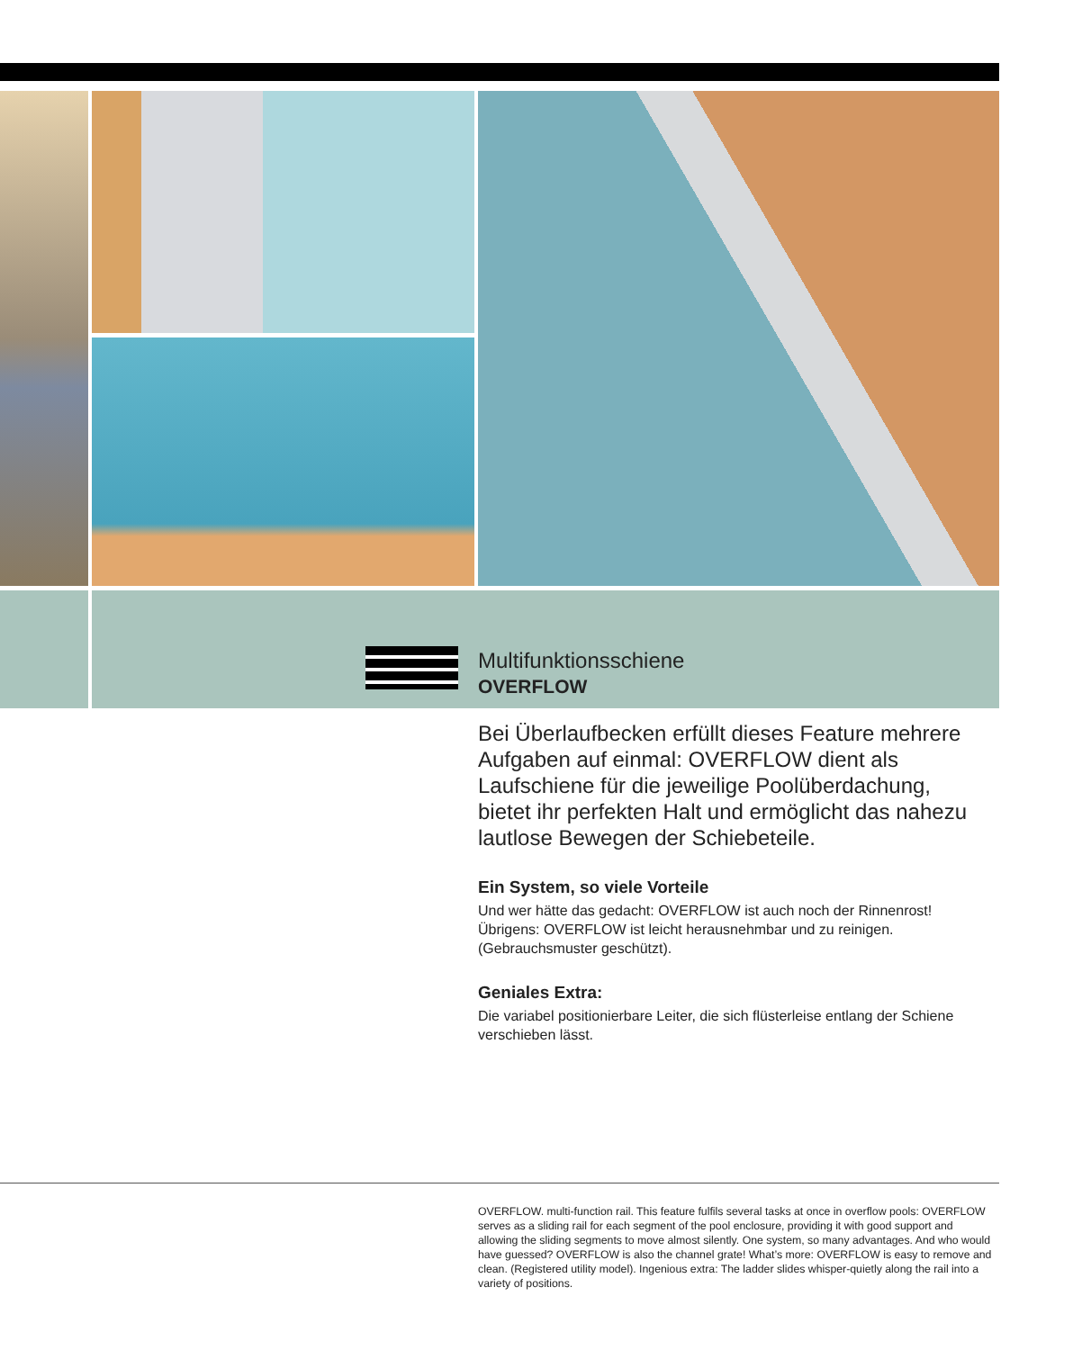Multifunktionsschiene
OVERFLOW
Bei Überlaufbecken erfüllt dieses Feature mehrere Aufgaben auf einmal: OVERFLOW dient als Laufschiene für die jeweilige Poolüberdachung, bietet ihr perfekten Halt und ermöglicht das nahezu lautlose Bewegen der Schiebeteile.
Ein System, so viele Vorteile
Und wer hätte das gedacht: OVERFLOW ist auch noch der Rinnenrost! Übrigens: OVERFLOW ist leicht herausnehmbar und zu reinigen. (Gebrauchsmuster geschützt).
Geniales Extra:
Die variabel positionierbare Leiter, die sich flüsterleise entlang der Schiene verschieben lässt.
OVERFLOW. multi-function rail. This feature fulfils several tasks at once in overflow pools: OVERFLOW serves as a sliding rail for each segment of the pool enclosure, providing it with good support and allowing the sliding segments to move almost silently. One system, so many advantages. And who would have guessed? OVERFLOW is also the channel grate! What’s more: OVERFLOW is easy to remove and clean. (Registered utility model). Ingenious extra: The ladder slides whisper-quietly along the rail into a variety of positions.